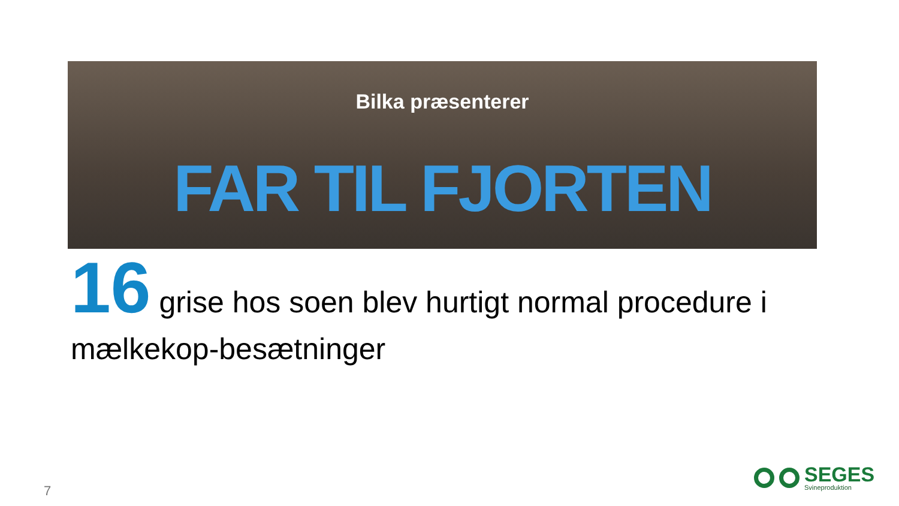Bilka præsenterer
FAR TIL FJORTEN
16 grise hos soen blev hurtigt normal procedure i mælkekop-besætninger
7
SEGES
Svineproduktion